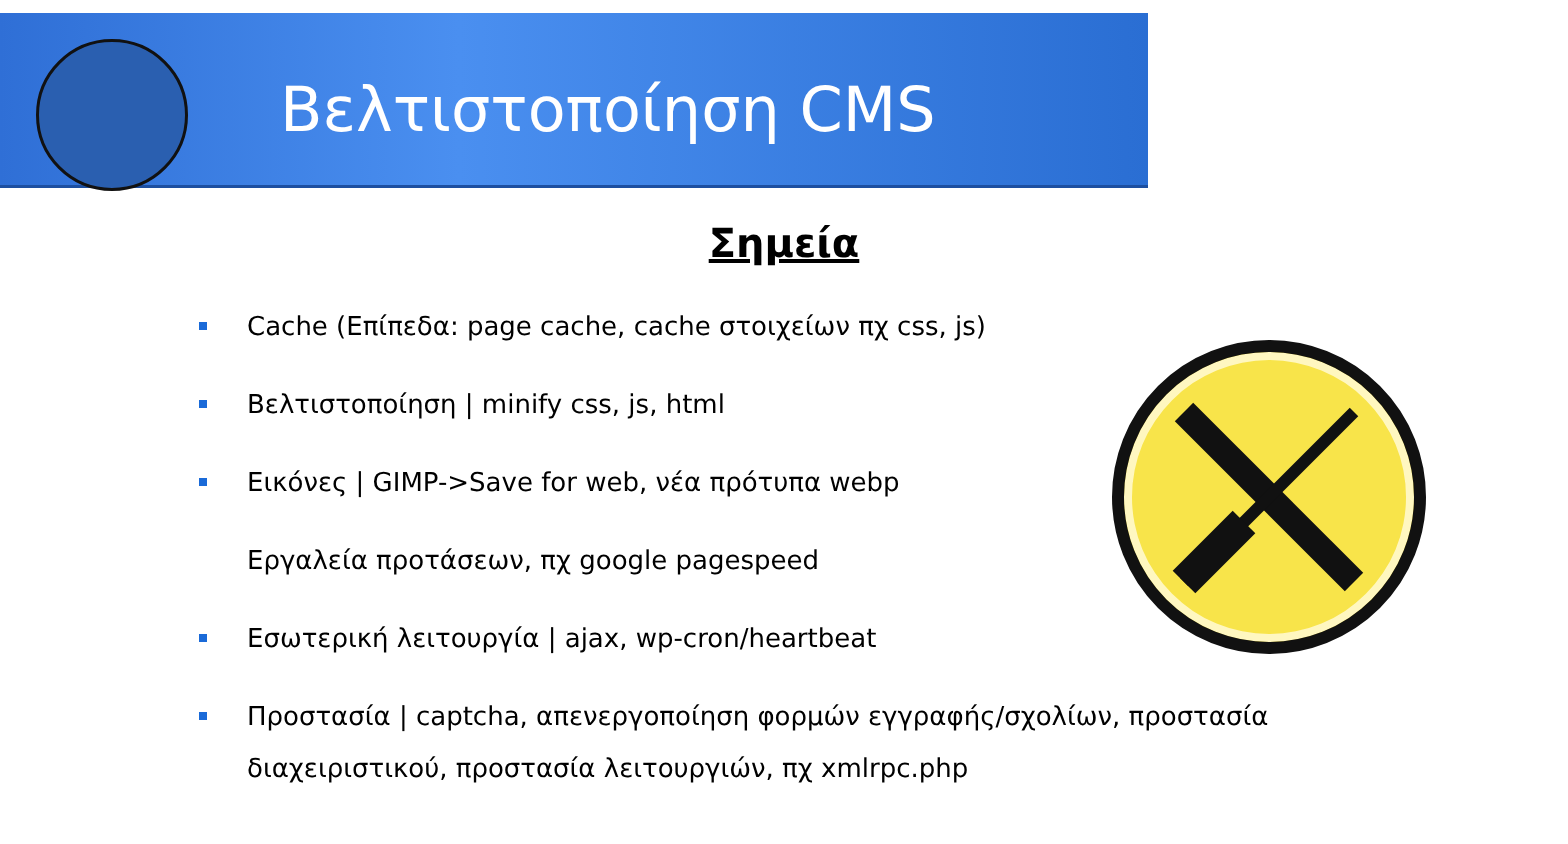Βελτιστοποίηση CMS
Σημεία
Cache (Επίπεδα: page cache, cache στοιχείων πχ css, js)
Βελτιστοποίηση | minify css, js, html
Εικόνες | GIMP->Save for web, νέα πρότυπα webp
Εργαλεία προτάσεων, πχ google pagespeed
Εσωτερική λειτουργία | ajax, wp-cron/heartbeat
Προστασία | captcha, απενεργοποίηση φορμών εγγραφής/σχολίων, προστασία διαχειριστικού, προστασία λειτουργιών, πχ xmlrpc.php